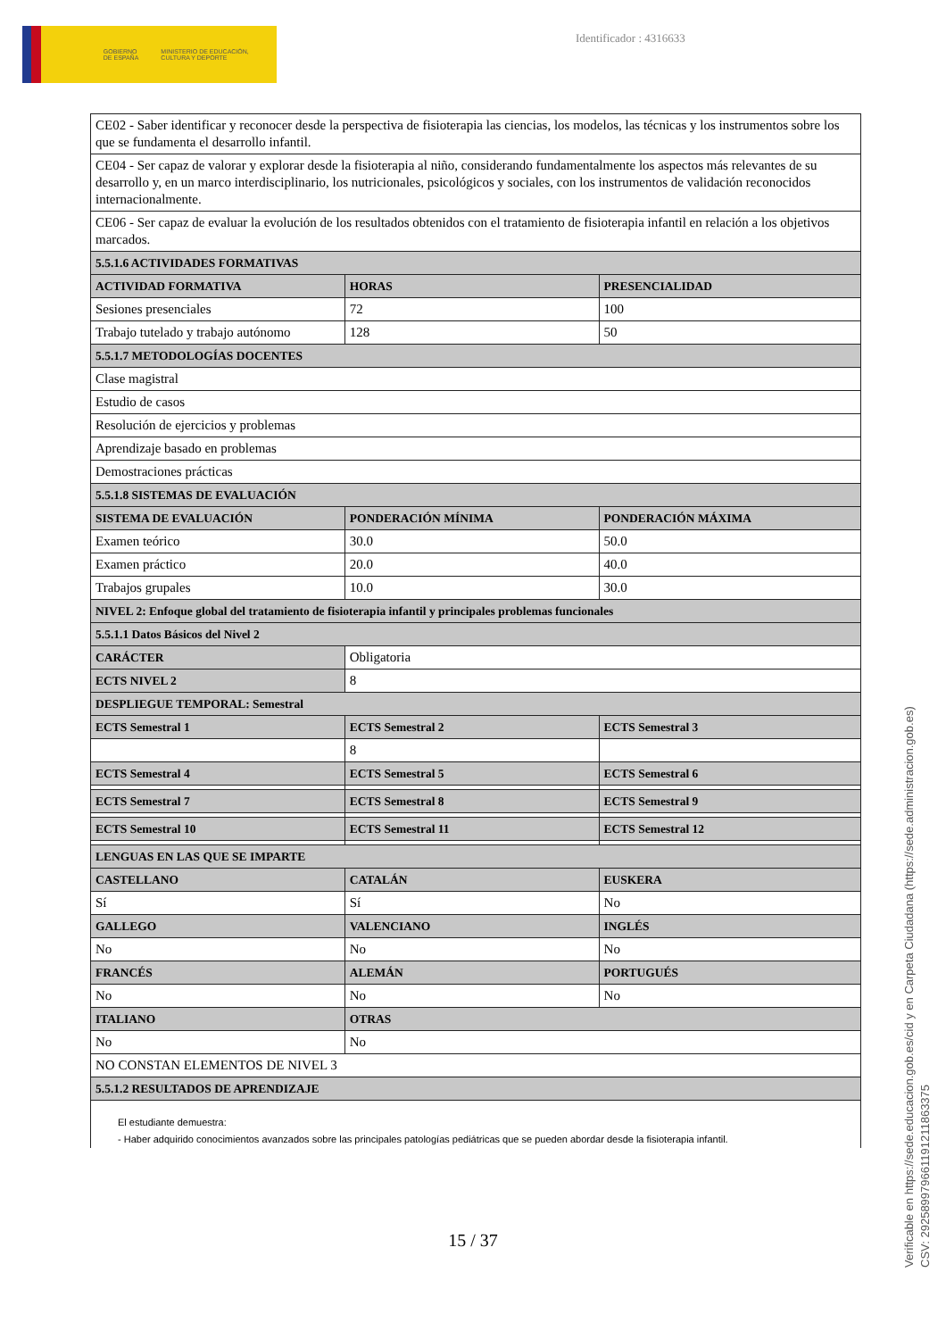GOBIERNO DE ESPAÑA
MINISTERIO DE EDUCACIÓN, CULTURA Y DEPORTE
Identificador : 4316633
| CE02 - Saber identificar y reconocer desde la perspectiva de fisioterapia las ciencias, los modelos, las técnicas y los instrumentos sobre los que se fundamenta el desarrollo infantil. | | |
| CE04 - Ser capaz de valorar y explorar desde la fisioterapia al niño, considerando fundamentalmente los aspectos más relevantes de su desarrollo y, en un marco interdisciplinario, los nutricionales, psicológicos y sociales, con los instrumentos de validación reconocidos internacionalmente. | | |
| CE06 - Ser capaz de evaluar la evolución de los resultados obtenidos con el tratamiento de fisioterapia infantil en relación a los objetivos marcados. | | |
| 5.5.1.6 ACTIVIDADES FORMATIVAS | | |
| ACTIVIDAD FORMATIVA | HORAS | PRESENCIALIDAD |
| Sesiones presenciales | 72 | 100 |
| Trabajo tutelado y trabajo autónomo | 128 | 50 |
| 5.5.1.7 METODOLOGÍAS DOCENTES | | |
| Clase magistral | | |
| Estudio de casos | | |
| Resolución de ejercicios y problemas | | |
| Aprendizaje basado en problemas | | |
| Demostraciones prácticas | | |
| 5.5.1.8 SISTEMAS DE EVALUACIÓN | | |
| SISTEMA DE EVALUACIÓN | PONDERACIÓN MÍNIMA | PONDERACIÓN MÁXIMA |
| Examen teórico | 30.0 | 50.0 |
| Examen práctico | 20.0 | 40.0 |
| Trabajos grupales | 10.0 | 30.0 |
| NIVEL 2: Enfoque global del tratamiento de fisioterapia infantil y principales problemas funcionales | | |
| 5.5.1.1 Datos Básicos del Nivel 2 | | |
| CARÁCTER | Obligatoria | |
| ECTS NIVEL 2 | 8 | |
| DESPLIEGUE TEMPORAL: Semestral | | |
| ECTS Semestral 1 | ECTS Semestral 2 | ECTS Semestral 3 |
| | 8 | |
| ECTS Semestral 4 | ECTS Semestral 5 | ECTS Semestral 6 |
| ECTS Semestral 7 | ECTS Semestral 8 | ECTS Semestral 9 |
| ECTS Semestral 10 | ECTS Semestral 11 | ECTS Semestral 12 |
| LENGUAS EN LAS QUE SE IMPARTE | | |
| CASTELLANO | CATALÁN | EUSKERA |
| Sí | Sí | No |
| GALLEGO | VALENCIANO | INGLÉS |
| No | No | No |
| FRANCÉS | ALEMÁN | PORTUGUÉS |
| No | No | No |
| ITALIANO | OTRAS | |
| No | No | |
| NO CONSTAN ELEMENTOS DE NIVEL 3 | | |
| 5.5.1.2 RESULTADOS DE APRENDIZAJE | | |
| El estudiante demuestra: - Haber adquirido conocimientos avanzados sobre las principales patologías pediátricas que se pueden abordar desde la fisioterapia infantil. | | |
15 / 37
Verificable en https://sede.educacion.gob.es/cid y en Carpeta Ciudadana (https://sede.administracion.gob.es)
CSV: 292589979661191211863375